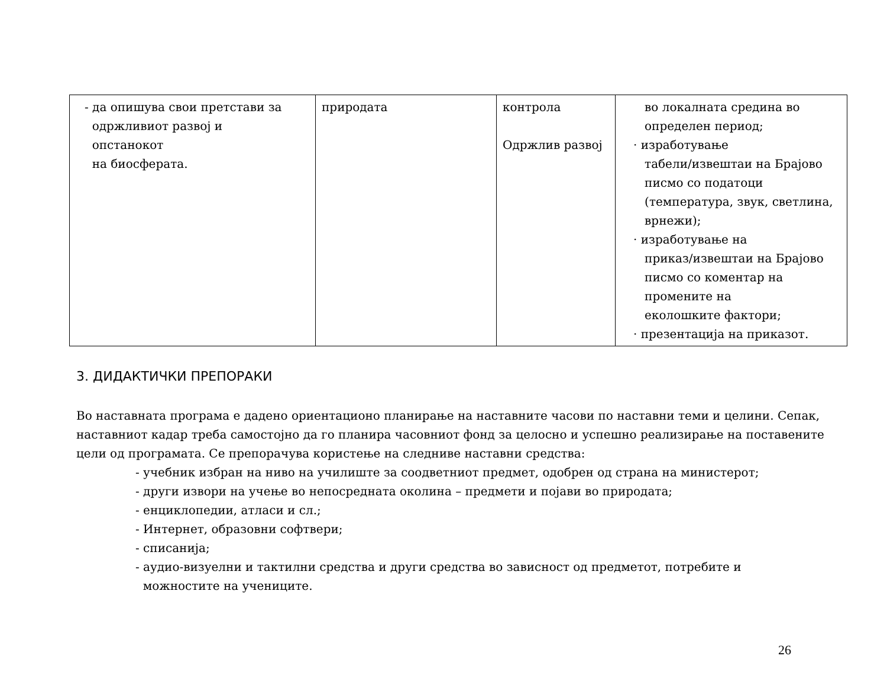| - да опишува свои претстави за одржливиот развој и опстанокот на биосферата. | природата | контрола Одржлив развој | во локалната средина во определен период; · изработување табели/извештаи на Брајово писмо со податоци (температура, звук, светлина, врнежи); · изработување на приказ/извештаи на Брајово писмо со коментар на промените на еколошките фактори; · презентација на приказот. |
3. ДИДАКТИЧКИ ПРЕПОРАКИ
Во наставната програма е дадено ориентационо планирање на наставните часови по наставни теми и целини. Сепак, наставниот кадар треба самостојно да го планира часовниот фонд за целосно и успешно реализирање на поставените цели од програмата. Се препорачува користење на следниве наставни средства:
- учебник избран на ниво на училиште за соодветниот предмет, одобрен од страна на министерот;
- други извори на учење во непосредната околина – предмети и појави во природата;
- енциклопедии, атласи и сл.;
- Интернет, образовни софтвери;
- списанија;
- аудио-визуелни и тактилни средства и други средства во зависност од предметот, потребите и
можностите на учениците.
26